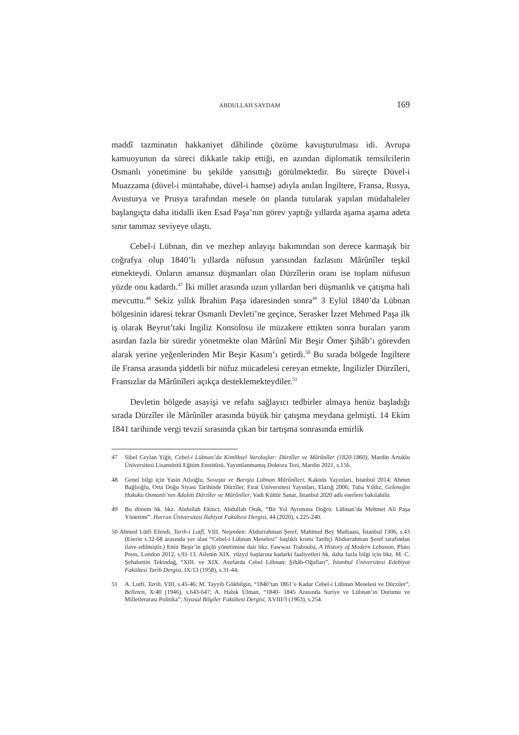ABDULLAH SAYDAM 169
maddî tazminatın hakkaniyet dâhilinde çözüme kavuşturulması idi. Avrupa kamuoyunun da süreci dikkatle takip ettiği, en azından diplomatik temsilcilerin Osmanlı yönetimine bu şekilde yansıttığı görülmektedir. Bu süreçte Düvel-i Muazzama (düvel-i müntahabe, düvel-i hamse) adıyla anılan İngiltere, Fransa, Rusya, Avusturya ve Prusya tarafından mesele ön planda tutularak yapılan müdahaleler başlangıçta daha itidalli iken Esad Paşa’nın görev yaptığı yıllarda aşama aşama adeta sınır tanımaz seviyeye ulaştı.
Cebel-i Lübnan, din ve mezhep anlayışı bakımından son derece karmaşık bir coğrafya olup 1840’lı yıllarda nüfusun yarısından fazlasını Mârûnîler teşkil etmekteydi. Onların amansız düşmanları olan Dürzîlerin oranı ise toplam nüfusun yüzde onu kadardı.<sup>47</sup> İki millet arasında uzun yıllardan beri düşmanlık ve çatışma hali mevcuttu.<sup>48</sup> Sekiz yıllık İbrahim Paşa idaresinden sonra<sup>49</sup> 3 Eylül 1840’da Lübnan bölgesinin idaresi tekrar Osmanlı Devleti’ne geçince, Serasker İzzet Mehmed Paşa ilk iş olarak Beyrut’taki İngiliz Konsolosu ile müzakere ettikten sonra buraları yarım asırdan fazla bir süredir yönetmekte olan Mârûnî Mir Beşir Ömer Şihâb’ı görevden alarak yerine yeğenlerinden Mir Beşir Kasım’ı getirdi.<sup>50</sup> Bu sırada bölgede İngiltere ile Fransa arasında şiddetli bir nüfuz mücadelesi cereyan etmekte, İngilizler Dürzîleri, Fransızlar da Mârûnîleri açıkça desteklemekteydiler.<sup>51</sup>
Devletin bölgede asayişi ve refahı sağlayıcı tedbirler almaya henüz başladığı sırada Dürzîler ile Mârûnîler arasında büyük bir çatışma meydana gelmişti. 14 Ekim 1841 tarihinde vergi tevzii sırasında çıkan bir tartışma sonrasında emirlik
47 Sibel Ceylan Yiğit, Cebel-i Lübnan’da Kimliksel Varoluşlar: Dürzîler ve Mârûnîler (1820-1860), Mardin Artuklu Üniversitesi Lisansüstü Eğitim Enstitüsü, Yayımlanmamış Doktora Tezi, Mardin 2021, s.156.
48 Genel bilgi için Yasin Atlıoğlu, Savaşta ve Barışta Lübnan Mârûnîleri, Kaknüs Yayınları, İstanbul 2014; Ahmet Bağlıoğlu, Orta Doğu Siyasi Tarihinde Dürzîler, Fırat Üniversitesi Yayınları, Elazığ 2006; Tuba Yıldız, Geleneğin Hukuku Osmanlı’nın Adaleti Dürzîler ve Mârûnîler, Vadi Kültür Sanat, İstanbul 2020 adlı eserlere bakılabilir.
49 Bu dönem hk. bkz. Abdullah Ekinci, Abdullah Orak, “Bir Yol Ayrımına Doğru: Lübnan’da Mehmet Ali Paşa Yönetimi”. Harran Üniversitesi İlahiyat Fakültesi Dergisi, 44 (2020), s.225-240.
50 Ahmed Lütfi Efendi, Tarih-i Lutfî, VIII, Neşreden: Abdurrahman Şeref, Mahmud Bey Matbaası, İstanbul 1306, s.43 (Eserin s.32-68 arasında yer alan “Cebel-i Lübnan Meselesi” başlıklı kısmı Tarihçi Abdurrahman Şeref tarafından ilave edilmiştir.) Emir Beşir’in güçlü yönetimine dair bkz. Fawwaz Traboulsi, A History of Modern Lebanon, Pluto Press, London 2012, s.91-13. Ailenin XIX. yüzyıl başlarına kadarki faaliyetleri hk. daha fazla bilgi için bkz. M. C. Şehabettin Tekindağ, “XIII. ve XIX. Asırlarda Cebel Lübnan: Şihâb-Oğulları”, İstanbul Üniversitesi Edebiyat Fakültesi Tarih Dergisi, IX/13 (1958), s.31-44;
51 A. Lutfi, Tarih, VIII, s.45-46; M. Tayyib Gökbilgin, “1840’tan 1861’e Kadar Cebel-i Lübnan Meselesi ve Dürziler”, Belleten, X/40 (1946), s.643-647; A. Haluk Ülman, “1840- 1845 Arasında Suriye ve Lübnan’ın Durumu ve Milletlerarası Politika”, Siyasal Bilgiler Fakültesi Dergisi, XVIII/3 (1963), s.254.